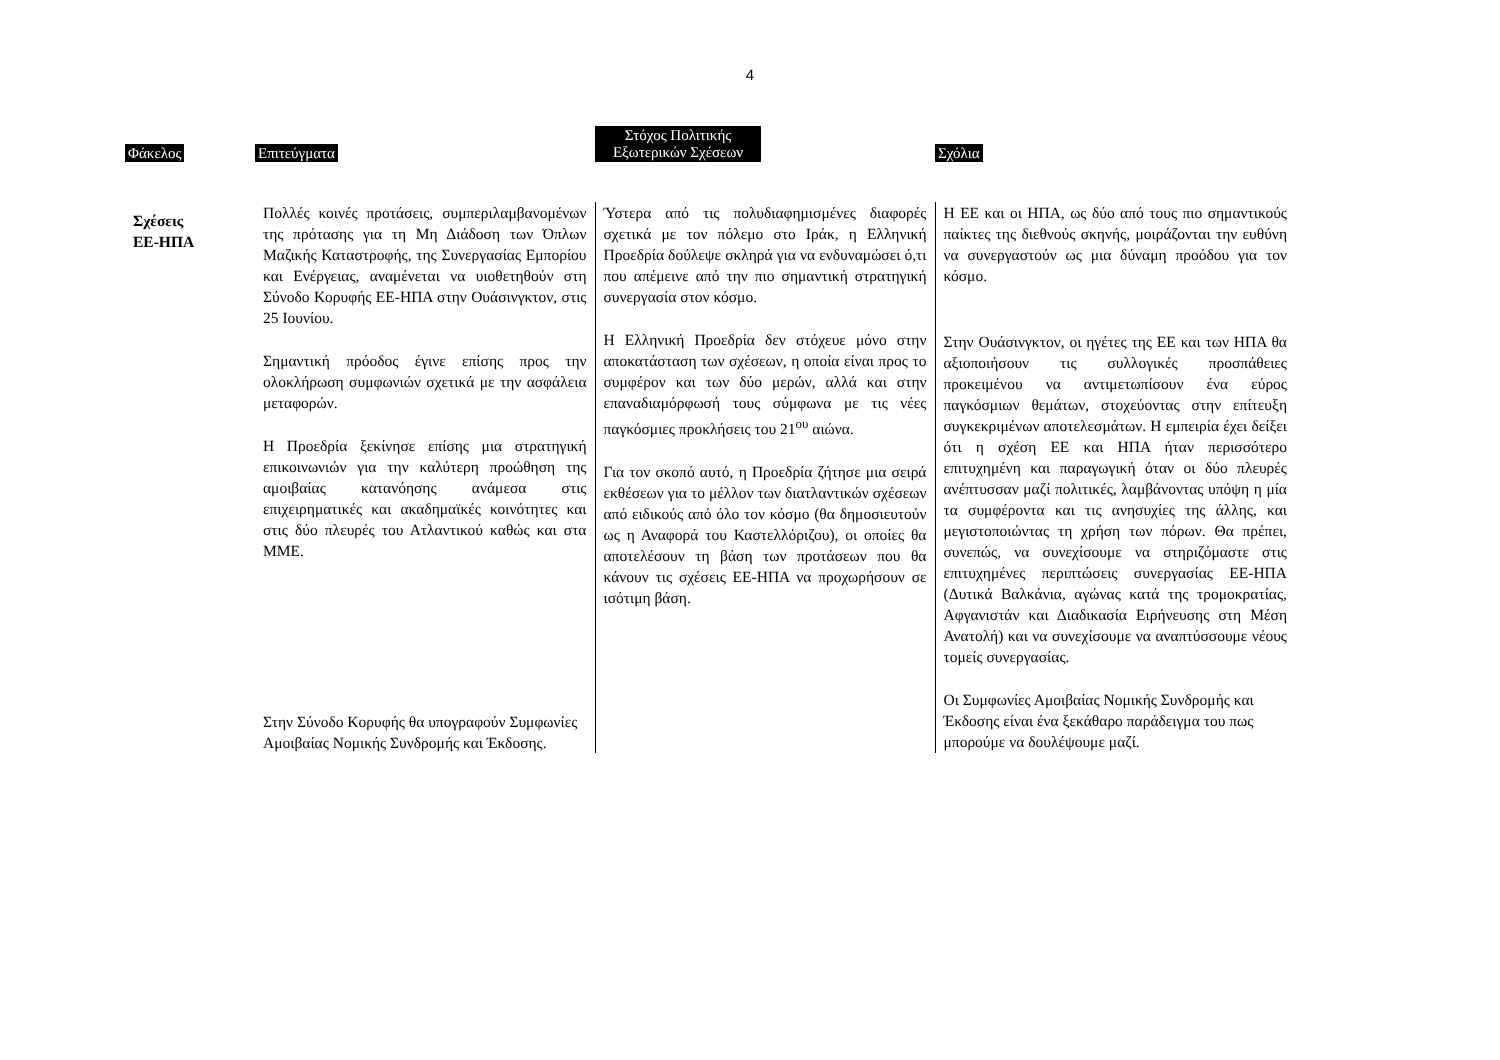4
| Φάκελος | Επιτεύγματα | Στόχος Πολιτικής Εξωτερικών Σχέσεων | Σχόλια |
| --- | --- | --- | --- |
| Σχέσεις ΕΕ-ΗΠΑ | Πολλές κοινές προτάσεις, συμπεριλαμβανομένων της πρότασης για τη Μη Διάδοση των Όπλων Μαζικής Καταστροφής, της Συνεργασίας Εμπορίου και Ενέργειας, αναμένεται να υιοθετηθούν στη Σύνοδο Κορυφής ΕΕ-ΗΠΑ στην Ουάσινγκτον, στις 25 Ιουνίου. Σημαντική πρόοδος έγινε επίσης προς την ολοκλήρωση συμφωνιών σχετικά με την ασφάλεια μεταφορών. Η Προεδρία ξεκίνησε επίσης μια στρατηγική επικοινωνιών για την καλύτερη προώθηση της αμοιβαίας κατανόησης ανάμεσα στις επιχειρηματικές και ακαδημαϊκές κοινότητες και στις δύο πλευρές του Ατλαντικού καθώς και στα ΜΜΕ. Στην Σύνοδο Κορυφής θα υπογραφούν Συμφωνίες Αμοιβαίας Νομικής Συνδρομής και Έκδοσης. | Ύστερα από τις πολυδιαφημισμένες διαφορές σχετικά με τον πόλεμο στο Ιράκ, η Ελληνική Προεδρία δούλεψε σκληρά για να ενδυναμώσει ό,τι που απέμεινε από την πιο σημαντική στρατηγική συνεργασία στον κόσμο. Η Ελληνική Προεδρία δεν στόχευε μόνο στην αποκατάσταση των σχέσεων, η οποία είναι προς το συμφέρον και των δύο μερών, αλλά και στην επαναδιαμόρφωσή τους σύμφωνα με τις νέες παγκόσμιες προκλήσεις του 21<sup>ου</sup> αιώνα. Για τον σκοπό αυτό, η Προεδρία ζήτησε μια σειρά εκθέσεων για το μέλλον των διατλαντικών σχέσεων από ειδικούς από όλο τον κόσμο (θα δημοσιευτούν ως η Αναφορά του Καστελλόριζου), οι οποίες θα αποτελέσουν τη βάση των προτάσεων που θα κάνουν τις σχέσεις ΕΕ-ΗΠΑ να προχωρήσουν σε ισότιμη βάση. | Η ΕΕ και οι ΗΠΑ, ως δύο από τους πιο σημαντικούς παίκτες της διεθνούς σκηνής, μοιράζονται την ευθύνη να συνεργαστούν ως μια δύναμη προόδου για τον κόσμο. Στην Ουάσινγκτον, οι ηγέτες της ΕΕ και των ΗΠΑ θα αξιοποιήσουν τις συλλογικές προσπάθειες προκειμένου να αντιμετωπίσουν ένα εύρος παγκόσμιων θεμάτων, στοχεύοντας στην επίτευξη συγκεκριμένων αποτελεσμάτων. Η εμπειρία έχει δείξει ότι η σχέση ΕΕ και ΗΠΑ ήταν περισσότερο επιτυχημένη και παραγωγική όταν οι δύο πλευρές ανέπτυσσαν μαζί πολιτικές, λαμβάνοντας υπόψη η μία τα συμφέροντα και τις ανησυχίες της άλλης, και μεγιστοποιώντας τη χρήση των πόρων. Θα πρέπει, συνεπώς, να συνεχίσουμε να στηριζόμαστε στις επιτυχημένες περιπτώσεις συνεργασίας ΕΕ-ΗΠΑ (Δυτικά Βαλκάνια, αγώνας κατά της τρομοκρατίας, Αφγανιστάν και Διαδικασία Ειρήνευσης στη Μέση Ανατολή) και να συνεχίσουμε να αναπτύσσουμε νέους τομείς συνεργασίας. Οι Συμφωνίες Αμοιβαίας Νομικής Συνδρομής και Έκδοσης είναι ένα ξεκάθαρο παράδειγμα του πως μπορούμε να δουλέψουμε μαζί. |